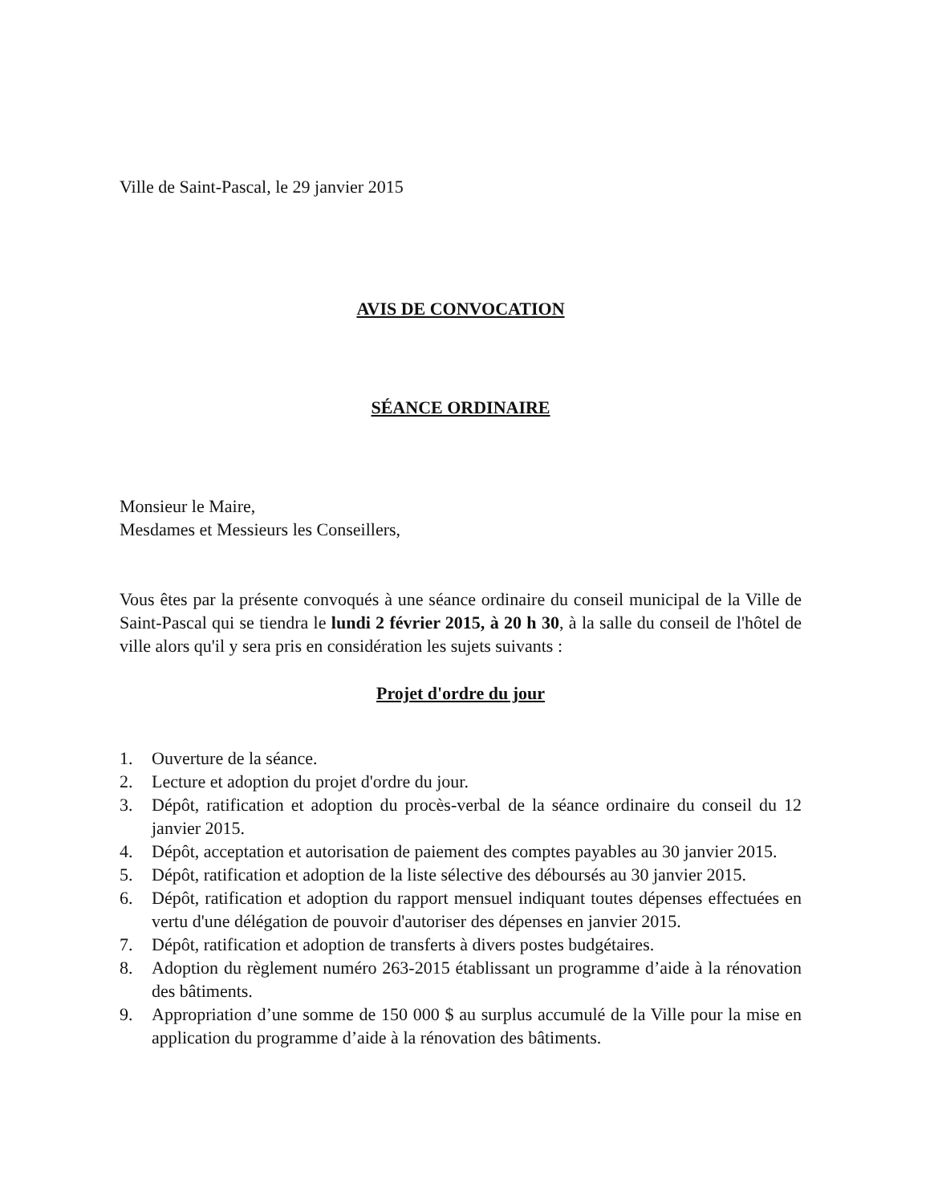Ville de Saint-Pascal, le 29 janvier 2015
AVIS DE CONVOCATION
SÉANCE ORDINAIRE
Monsieur le Maire,
Mesdames et Messieurs les Conseillers,
Vous êtes par la présente convoqués à une séance ordinaire du conseil municipal de la Ville de Saint-Pascal qui se tiendra le lundi 2 février 2015, à 20 h 30, à la salle du conseil de l'hôtel de ville alors qu'il y sera pris en considération les sujets suivants :
Projet d'ordre du jour
1. Ouverture de la séance.
2. Lecture et adoption du projet d'ordre du jour.
3. Dépôt, ratification et adoption du procès-verbal de la séance ordinaire du conseil du 12 janvier 2015.
4. Dépôt, acceptation et autorisation de paiement des comptes payables au 30 janvier 2015.
5. Dépôt, ratification et adoption de la liste sélective des déboursés au 30 janvier 2015.
6. Dépôt, ratification et adoption du rapport mensuel indiquant toutes dépenses effectuées en vertu d'une délégation de pouvoir d'autoriser des dépenses en janvier 2015.
7. Dépôt, ratification et adoption de transferts à divers postes budgétaires.
8. Adoption du règlement numéro 263-2015 établissant un programme d’aide à la rénovation des bâtiments.
9. Appropriation d’une somme de 150 000 $ au surplus accumulé de la Ville pour la mise en application du programme d’aide à la rénovation des bâtiments.